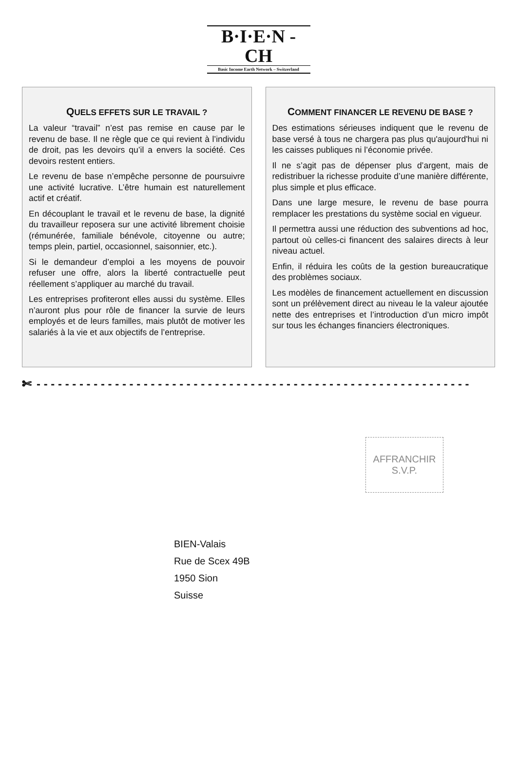B·I·E·N - CH
Basic Income Earth Network – Switzerland
QUELS EFFETS SUR LE TRAVAIL ?
La valeur “travail” n’est pas remise en cause par le revenu de base. Il ne règle que ce qui revient à l’individu de droit, pas les devoirs qu’il a envers la société. Ces devoirs restent entiers.
Le revenu de base n’empêche personne de poursuivre une activité lucrative. L’être humain est naturellement actif et créatif.
En découplant le travail et le revenu de base, la dignité du travailleur reposera sur une activité librement choisie (rémunérée, familiale bénévole, citoyenne ou autre; temps plein, partiel, occasionnel, saisonnier, etc.).
Si le demandeur d’emploi a les moyens de pouvoir refuser une offre, alors la liberté contractuelle peut réellement s’appliquer au marché du travail.
Les entreprises profiteront elles aussi du système. Elles n’auront plus pour rôle de financer la survie de leurs employés et de leurs familles, mais plutôt de motiver les salariés à la vie et aux objectifs de l’entreprise.
COMMENT FINANCER LE REVENU DE BASE ?
Des estimations sérieuses indiquent que le revenu de base versé à tous ne chargera pas plus qu'aujourd'hui ni les caisses publiques ni l’économie privée.
Il ne s’agit pas de dépenser plus d’argent, mais de redistribuer la richesse produite d’une manière différente, plus simple et plus efficace.
Dans une large mesure, le revenu de base pourra remplacer les prestations du système social en vigueur.
Il permettra aussi une réduction des subventions ad hoc, partout où celles-ci financent des salaires directs à leur niveau actuel.
Enfin, il réduira les coûts de la gestion bureaucratique des problèmes sociaux.
Les modèles de financement actuellement en discussion sont un prélèvement direct au niveau le la valeur ajoutée nette des entreprises et l’introduction d’un micro impôt sur tous les échanges financiers électroniques.
✄ - - - - - - - - - - - - - - - - - - - - - - - - - - - - - - - - - - - - - - - - - - - - - - - - - - - - - - - - - - - - -
AFFRANCHIR
S.V.P.
BIEN-Valais
Rue de Scex 49B
1950 Sion
Suisse